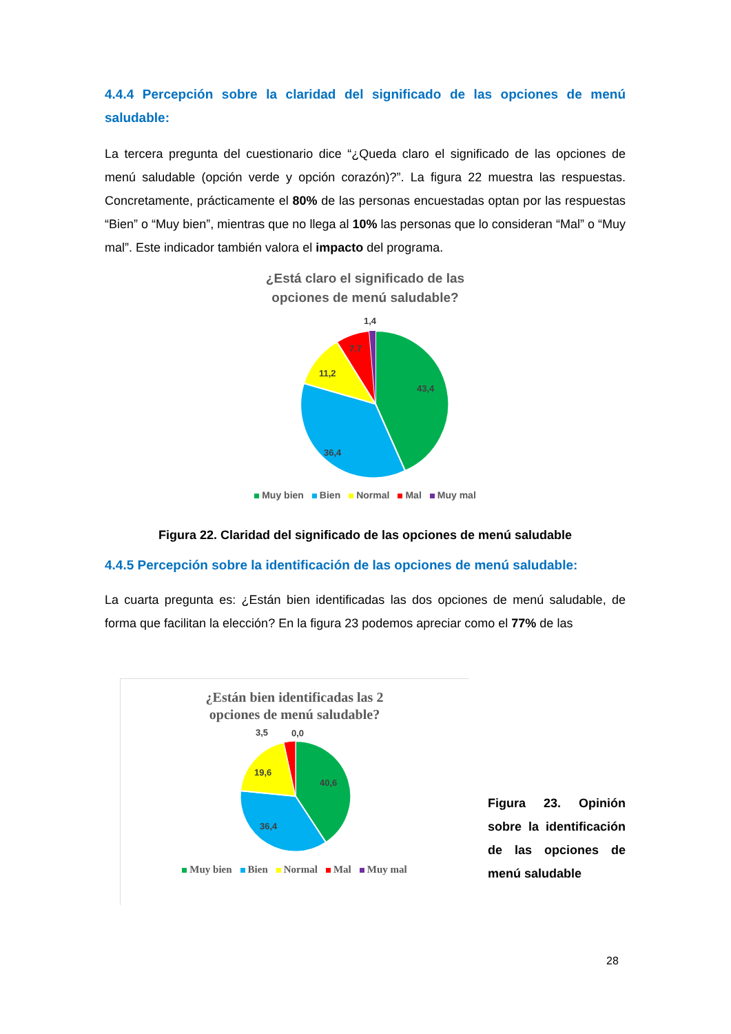4.4.4 Percepción sobre la claridad del significado de las opciones de menú saludable:
La tercera pregunta del cuestionario dice “¿Queda claro el significado de las opciones de menú saludable (opción verde y opción corazón)?”. La figura 22 muestra las respuestas. Concretamente, prácticamente el 80% de las personas encuestadas optan por las respuestas “Bien” o “Muy bien”, mientras que no llega al 10% las personas que lo consideran “Mal” o “Muy mal”. Este indicador también valora el impacto del programa.
¿Está claro el significado de las
opciones de menú saludable?
43,4
36,4
11,2
7,7
1,4
Muy bien Bien Normal Mal Muy mal
Figura 22. Claridad del significado de las opciones de menú saludable
4.4.5 Percepción sobre la identificación de las opciones de menú saludable:
La cuarta pregunta es: ¿Están bien identificadas las dos opciones de menú saludable, de forma que facilitan la elección? En la figura 23 podemos apreciar como el 77% de las
¿Están bien identificadas las 2
opciones de menú saludable?
40,6
36,4
19,6
3,5
0,0
Muy bien Bien Normal Mal Muy mal
Figura 23. Opinión sobre la identificación de las opciones de menú saludable
28